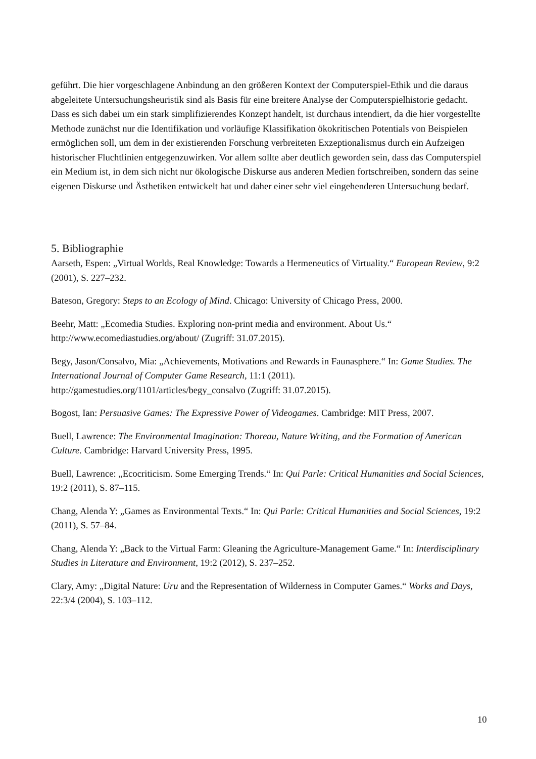geführt. Die hier vorgeschlagene Anbindung an den größeren Kontext der Computerspiel-Ethik und die daraus abgeleitete Untersuchungsheuristik sind als Basis für eine breitere Analyse der Computerspielhistorie gedacht. Dass es sich dabei um ein stark simplifizierendes Konzept handelt, ist durchaus intendiert, da die hier vorgestellte Methode zunächst nur die Identifikation und vorläufige Klassifikation ökokritischen Potentials von Beispielen ermöglichen soll, um dem in der existierenden Forschung verbreiteten Exzeptionalismus durch ein Aufzeigen historischer Fluchtlinien entgegenzuwirken. Vor allem sollte aber deutlich geworden sein, dass das Computerspiel ein Medium ist, in dem sich nicht nur ökologische Diskurse aus anderen Medien fortschreiben, sondern das seine eigenen Diskurse und Ästhetiken entwickelt hat und daher einer sehr viel eingehenderen Untersuchung bedarf.
5. Bibliographie
Aarseth, Espen: „Virtual Worlds, Real Knowledge: Towards a Hermeneutics of Virtuality.“ European Review, 9:2 (2001), S. 227–232.
Bateson, Gregory: Steps to an Ecology of Mind. Chicago: University of Chicago Press, 2000.
Beehr, Matt: „Ecomedia Studies. Exploring non-print media and environment. About Us.“ http://www.ecomediastudies.org/about/ (Zugriff: 31.07.2015).
Begy, Jason/Consalvo, Mia: „Achievements, Motivations and Rewards in Faunasphere.“ In: Game Studies. The International Journal of Computer Game Research, 11:1 (2011). http://gamestudies.org/1101/articles/begy_consalvo (Zugriff: 31.07.2015).
Bogost, Ian: Persuasive Games: The Expressive Power of Videogames. Cambridge: MIT Press, 2007.
Buell, Lawrence: The Environmental Imagination: Thoreau, Nature Writing, and the Formation of American Culture. Cambridge: Harvard University Press, 1995.
Buell, Lawrence: „Ecocriticism. Some Emerging Trends.“ In: Qui Parle: Critical Humanities and Social Sciences, 19:2 (2011), S. 87–115.
Chang, Alenda Y: „Games as Environmental Texts.“ In: Qui Parle: Critical Humanities and Social Sciences, 19:2 (2011), S. 57–84.
Chang, Alenda Y: „Back to the Virtual Farm: Gleaning the Agriculture-Management Game.“ In: Interdisciplinary Studies in Literature and Environment, 19:2 (2012), S. 237–252.
Clary, Amy: „Digital Nature: Uru and the Representation of Wilderness in Computer Games.“ Works and Days, 22:3/4 (2004), S. 103–112.
10